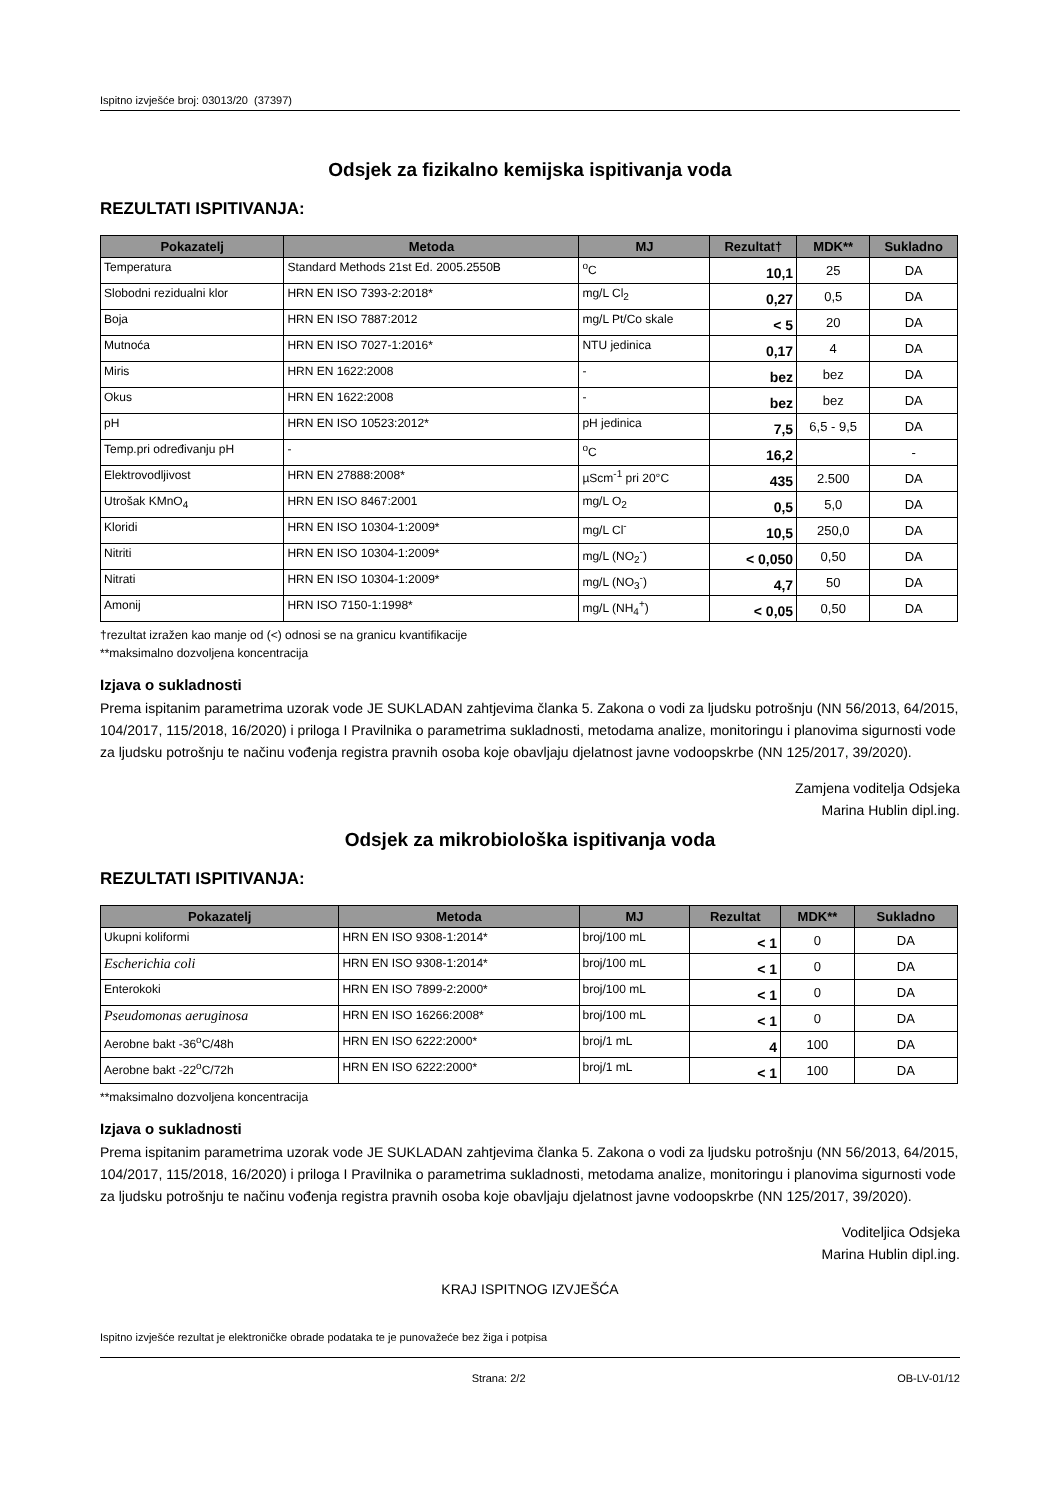Ispitno izvješće broj: 03013/20 (37397)
Odsjek za fizikalno kemijska ispitivanja voda
REZULTATI ISPITIVANJA:
| Pokazatelj | Metoda | MJ | Rezultat† | MDK** | Sukladno |
| --- | --- | --- | --- | --- | --- |
| Temperatura | Standard Methods 21st Ed. 2005.2550B | <sup>o</sup> C | 10,1 | 25 | DA |
| Slobodni rezidualni klor | HRN EN ISO 7393-2:2018* | mg/L Cl<sub>2</sub> | 0,27 | 0,5 | DA |
| Boja | HRN EN ISO 7887:2012 | mg/L Pt/Co skale | < 5 | 20 | DA |
| Mutnoća | HRN EN ISO 7027-1:2016* | NTU jedinica | 0,17 | 4 | DA |
| Miris | HRN EN 1622:2008 | - | bez | bez | DA |
| Okus | HRN EN 1622:2008 | - | bez | bez | DA |
| pH | HRN EN ISO 10523:2012* | pH jedinica | 7,5 | 6,5 - 9,5 | DA |
| Temp.pri određivanju pH | - | <sup>o</sup> C | 16,2 | | - |
| Elektrovodljivost | HRN EN 27888:2008* | µScm<sup>-1</sup> pri 20°C | 435 | 2.500 | DA |
| Utrošak KMnO<sub>4</sub> | HRN EN ISO 8467:2001 | mg/L O<sub>2</sub> | 0,5 | 5,0 | DA |
| Kloridi | HRN EN ISO 10304-1:2009* | mg/L Cl<sup>-</sup> | 10,5 | 250,0 | DA |
| Nitriti | HRN EN ISO 10304-1:2009* | mg/L (NO<sub>2</sub><sup>-</sup>) | < 0,050 | 0,50 | DA |
| Nitrati | HRN EN ISO 10304-1:2009* | mg/L (NO<sub>3</sub><sup>-</sup>) | 4,7 | 50 | DA |
| Amonij | HRN ISO 7150-1:1998* | mg/L (NH<sub>4</sub><sup>+</sup>) | < 0,05 | 0,50 | DA |
†rezultat izražen kao manje od (<) odnosi se na granicu kvantifikacije
**maksimalno dozvoljena koncentracija
Izjava o sukladnosti
Prema ispitanim parametrima uzorak vode JE SUKLADAN zahtjevima članka 5. Zakona o vodi za ljudsku potrošnju (NN 56/2013, 64/2015, 104/2017, 115/2018, 16/2020) i priloga I Pravilnika o parametrima sukladnosti, metodama analize, monitoringu i planovima sigurnosti vode za ljudsku potrošnju te načinu vođenja registra pravnih osoba koje obavljaju djelatnost javne vodoopskrbe (NN 125/2017, 39/2020).
Zamjena voditelja Odsjeka
Marina Hublin dipl.ing.
Odsjek za mikrobiološka ispitivanja voda
REZULTATI ISPITIVANJA:
| Pokazatelj | Metoda | MJ | Rezultat | MDK** | Sukladno |
| --- | --- | --- | --- | --- | --- |
| Ukupni koliformi | HRN EN ISO 9308-1:2014* | broj/100 mL | < 1 | 0 | DA |
| Escherichia coli | HRN EN ISO 9308-1:2014* | broj/100 mL | < 1 | 0 | DA |
| Enterokoki | HRN EN ISO 7899-2:2000* | broj/100 mL | < 1 | 0 | DA |
| Pseudomonas aeruginosa | HRN EN ISO 16266:2008* | broj/100 mL | < 1 | 0 | DA |
| Aerobne bakt -36<sup>o</sup>C/48h | HRN EN ISO 6222:2000* | broj/1 mL | 4 | 100 | DA |
| Aerobne bakt -22<sup>o</sup>C/72h | HRN EN ISO 6222:2000* | broj/1 mL | < 1 | 100 | DA |
**maksimalno dozvoljena koncentracija
Izjava o sukladnosti
Prema ispitanim parametrima uzorak vode JE SUKLADAN zahtjevima članka 5. Zakona o vodi za ljudsku potrošnju (NN 56/2013, 64/2015, 104/2017, 115/2018, 16/2020) i priloga I Pravilnika o parametrima sukladnosti, metodama analize, monitoringu i planovima sigurnosti vode za ljudsku potrošnju te načinu vođenja registra pravnih osoba koje obavljaju djelatnost javne vodoopskrbe (NN 125/2017, 39/2020).
Voditeljica Odsjeka
Marina Hublin dipl.ing.
KRAJ ISPITNOG IZVJEŠĆA
Ispitno izvješće rezultat je elektroničke obrade podataka te je punovažeće bez žiga i potpisa
Strana: 2/2 OB-LV-01/12